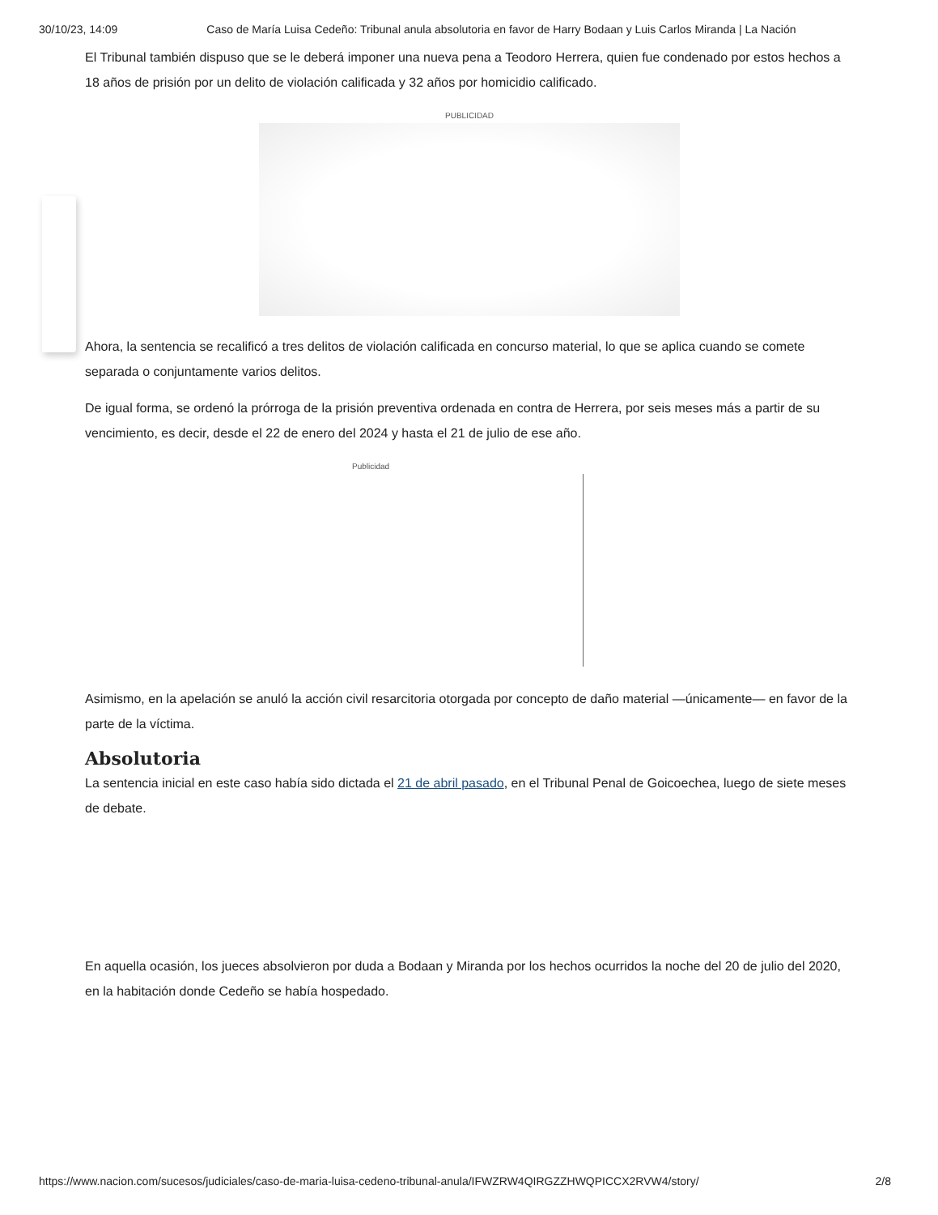30/10/23, 14:09 Caso de María Luisa Cedeño: Tribunal anula absolutoria en favor de Harry Bodaan y Luis Carlos Miranda | La Nación
El Tribunal también dispuso que se le deberá imponer una nueva pena a Teodoro Herrera, quien fue condenado por estos hechos a 18 años de prisión por un delito de violación calificada y 32 años por homicidio calificado.
PUBLICIDAD
Ahora, la sentencia se recalificó a tres delitos de violación calificada en concurso material, lo que se aplica cuando se comete separada o conjuntamente varios delitos.
De igual forma, se ordenó la prórroga de la prisión preventiva ordenada en contra de Herrera, por seis meses más a partir de su vencimiento, es decir, desde el 22 de enero del 2024 y hasta el 21 de julio de ese año.
Publicidad
Asimismo, en la apelación se anuló la acción civil resarcitoria otorgada por concepto de daño material —únicamente— en favor de la parte de la víctima.
Absolutoria
La sentencia inicial en este caso había sido dictada el 21 de abril pasado, en el Tribunal Penal de Goicoechea, luego de siete meses de debate.
En aquella ocasión, los jueces absolvieron por duda a Bodaan y Miranda por los hechos ocurridos la noche del 20 de julio del 2020, en la habitación donde Cedeño se había hospedado.
https://www.nacion.com/sucesos/judiciales/caso-de-maria-luisa-cedeno-tribunal-anula/IFWZRW4QIRGZZHWQPICCX2RVW4/story/ 2/8